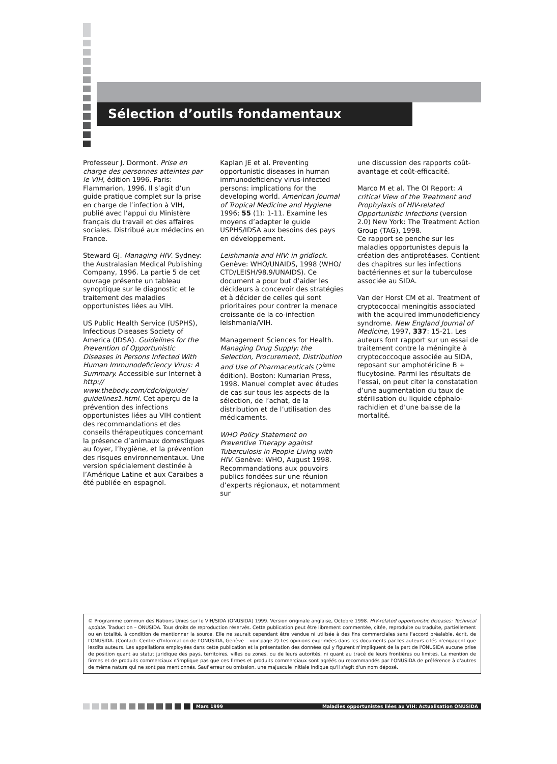Sélection d’outils fondamentaux
Professeur J. Dormont. Prise en charge des personnes atteintes par le VIH, édition 1996. Paris: Flammarion, 1996. Il s’agit d’un guide pratique complet sur la prise en charge de l’infection à VIH, publié avec l’appui du Ministère français du travail et des affaires sociales. Distribué aux médecins en France.
Steward GJ. Managing HIV. Sydney: the Australasian Medical Publishing Company, 1996. La partie 5 de cet ouvrage présente un tableau synoptique sur le diagnostic et le traitement des maladies opportunistes liées au VIH.
US Public Health Service (USPHS), Infectious Diseases Society of America (IDSA). Guidelines for the Prevention of Opportunistic Diseases in Persons Infected With Human Immunodeficiency Virus: A Summary. Accessible sur Internet à http:// www.thebody.com/cdc/oiguide/ guidelines1.html. Cet aperçu de la prévention des infections opportunistes liées au VIH contient des recommandations et des conseils thérapeutiques concernant la présence d’animaux domestiques au foyer, l’hygiène, et la prévention des risques environnementaux. Une version spécialement destinée à l’Amérique Latine et aux Caraïbes a été publiée en espagnol.
Kaplan JE et al. Preventing opportunistic diseases in human immunodeficiency virus-infected persons: implications for the developing world. American Journal of Tropical Medicine and Hygiene 1996; 55 (1): 1-11. Examine les moyens d’adapter le guide USPHS/IDSA aux besoins des pays en développement.
Leishmania and HIV: in gridlock. Genève: WHO/UNAIDS, 1998 (WHO/ CTD/LEISH/98.9/UNAIDS). Ce document a pour but d’aider les décideurs à concevoir des stratégies et à décider de celles qui sont prioritaires pour contrer la menace croissante de la co-infection leishmania/VIH.
Management Sciences for Health. Managing Drug Supply: the Selection, Procurement, Distribution and Use of Pharmaceuticals (2<sup>ème</sup> édition). Boston: Kumarian Press, 1998. Manuel complet avec études de cas sur tous les aspects de la sélection, de l’achat, de la distribution et de l’utilisation des médicaments.
WHO Policy Statement on Preventive Therapy against Tuberculosis in People Living with HIV. Genève: WHO, August 1998.
Recommandations aux pouvoirs publics fondées sur une réunion d’experts régionaux, et notamment sur
une discussion des rapports coût-avantage et coût-efficacité.
Marco M et al. The OI Report: A critical View of the Treatment and Prophylaxis of HIV-related Opportunistic Infections (version 2.0) New York: The Treatment Action Group (TAG), 1998.
Ce rapport se penche sur les maladies opportunistes depuis la création des antiprotéases. Contient des chapitres sur les infections bactériennes et sur la tuberculose associée au SIDA.
Van der Horst CM et al. Treatment of cryptococcal meningitis associated with the acquired immunodeficiency syndrome. New England Journal of Medicine, 1997, 337: 15-21. Les auteurs font rapport sur un essai de traitement contre la méningite à cryptococcoque associée au SIDA, reposant sur amphotéricine B + flucytosine. Parmi les résultats de l’essai, on peut citer la constatation d’une augmentation du taux de stérilisation du liquide céphalo-rachidien et d’une baisse de la mortalité.
© Programme commun des Nations Unies sur le VIH/SIDA (ONUSIDA) 1999. Version originale anglaise, Octobre 1998. HIV-related opportunistic diseases: Technical update. Traduction – ONUSIDA. Tous droits de reproduction réservés. Cette publication peut être librement commentée, citée, reproduite ou traduite, partiellement ou en totalité, à condition de mentionner la source. Elle ne saurait cependant être vendue ni utilisée à des fins commerciales sans l'accord préalable, écrit, de l'ONUSIDA. (Contact: Centre d'Information de l'ONUSIDA, Genève – voir page 2) Les opinions exprimées dans les documents par les auteurs cités n'engagent que lesdits auteurs. Les appellations employées dans cette publication et la présentation des données qui y figurent n'impliquent de la part de l'ONUSIDA aucune prise de position quant au statut juridique des pays, territoires, villes ou zones, ou de leurs autorités, ni quant au tracé de leurs frontières ou limites. La mention de firmes et de produits commerciaux n'implique pas que ces firmes et produits commerciaux sont agréés ou recommandés par l'ONUSIDA de préférence à d'autres de même nature qui ne sont pas mentionnés. Sauf erreur ou omission, une majuscule initiale indique qu'il s'agit d'un nom déposé.
Mars 1999 Maladies opportunistes liées au VIH: Actualisation ONUSIDA